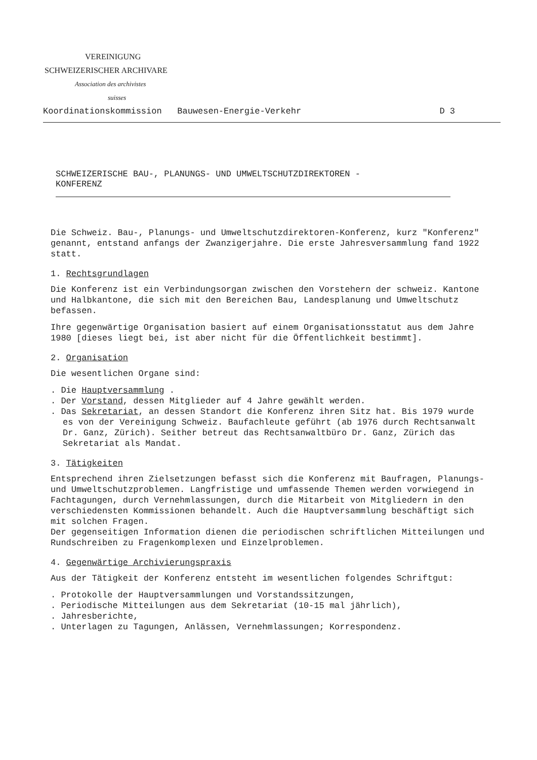VEREINIGUNG
SCHWEIZERISCHER ARCHIVARE
Association des archivistes
suisses
Koordinationskommission Bauwesen-Energie-Verkehr D 3
SCHWEIZERISCHE BAU-, PLANUNGS- UND UMWELTSCHUTZDIREKTOREN -
KONFERENZ
Die Schweiz. Bau-, Planungs- und Umweltschutzdirektoren-Konferenz, kurz "Konferenz" genannt, entstand anfangs der Zwanzigerjahre. Die erste Jahresversammlung fand 1922 statt.
1. Rechtsgrundlagen
Die Konferenz ist ein Verbindungsorgan zwischen den Vorstehern der schweiz. Kantone und Halbkantone, die sich mit den Bereichen Bau, Landesplanung und Umweltschutz befassen.
Ihre gegenwärtige Organisation basiert auf einem Organisationsstatut aus dem Jahre 1980 [dieses liegt bei, ist aber nicht für die Öffentlichkeit bestimmt].
2. Organisation
Die wesentlichen Organe sind:
. Die Hauptversammlung .
. Der Vorstand, dessen Mitglieder auf 4 Jahre gewählt werden.
. Das Sekretariat, an dessen Standort die Konferenz ihren Sitz hat. Bis 1979 wurde es von der Vereinigung Schweiz. Baufachleute geführt (ab 1976 durch Rechtsanwalt Dr. Ganz, Zürich). Seither betreut das Rechtsanwaltbüro Dr. Ganz, Zürich das Sekretariat als Mandat.
3. Tätigkeiten
Entsprechend ihren Zielsetzungen befasst sich die Konferenz mit Baufragen, Planungs- und Umweltschutzproblemen. Langfristige und umfassende Themen werden vorwiegend in Fachtagungen, durch Vernehmlassungen, durch die Mitarbeit von Mitgliedern in den verschiedensten Kommissionen behandelt. Auch die Hauptversammlung beschäftigt sich mit solchen Fragen.
Der gegenseitigen Information dienen die periodischen schriftlichen Mitteilungen und Rundschreiben zu Fragenkomplexen und Einzelproblemen.
4. Gegenwärtige Archivierungspraxis
Aus der Tätigkeit der Konferenz entsteht im wesentlichen folgendes Schriftgut:
. Protokolle der Hauptversammlungen und Vorstandssitzungen,
. Periodische Mitteilungen aus dem Sekretariat (10-15 mal jährlich),
. Jahresberichte,
. Unterlagen zu Tagungen, Anlässen, Vernehmlassungen; Korrespondenz.